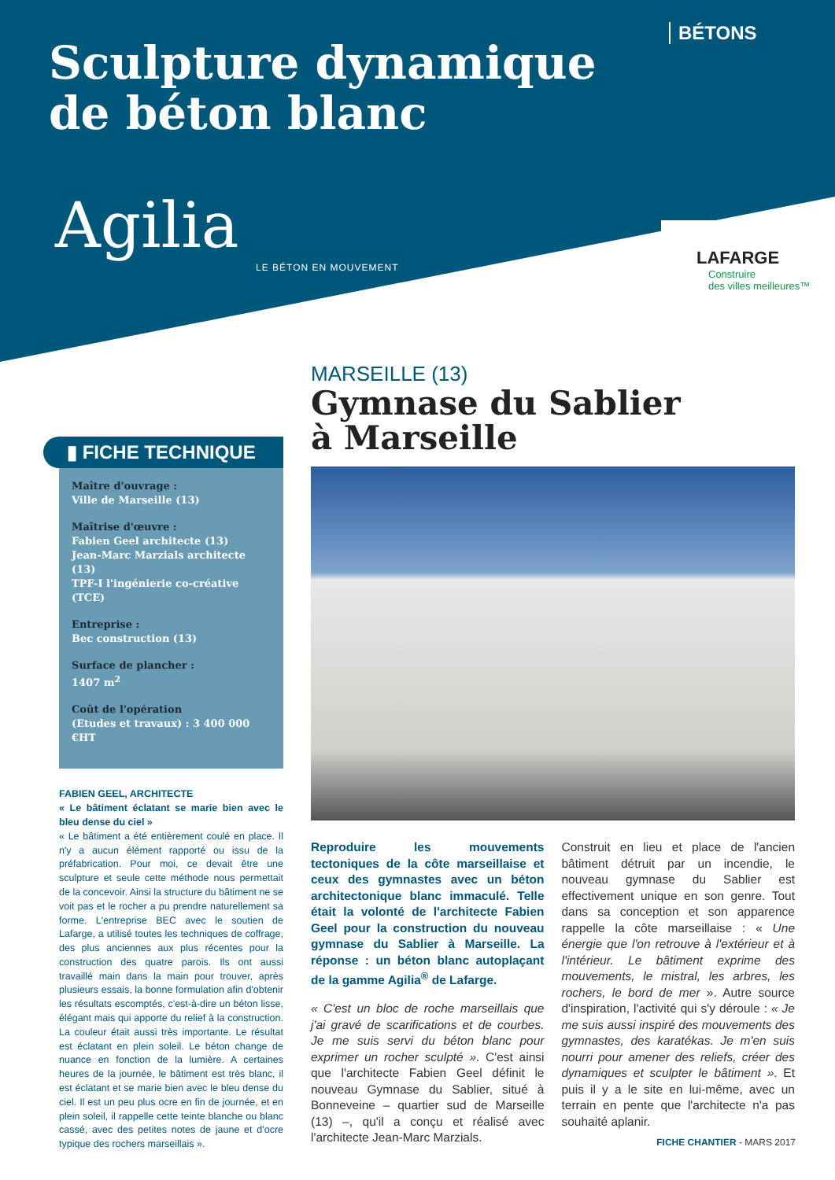BÉTONS
Sculpture dynamique
de béton blanc
Agilia
LE BÉTON EN MOUVEMENT
LAFARGE
Construire
des villes meilleures™
▮ FICHE TECHNIQUE
Maître d'ouvrage :
Ville de Marseille (13)
Maîtrise d'œuvre :
Fabien Geel architecte (13)
Jean-Marc Marzials architecte (13)
TPF-I l'ingénierie co-créative (TCE)
Entreprise :
Bec construction (13)
Surface de plancher :
1407 m<sup>2</sup>
Coût de l'opération
(Etudes et travaux) : 3 400 000 €HT
FABIEN GEEL, ARCHITECTE
« Le bâtiment éclatant se marie bien avec le bleu dense du ciel »
« Le bâtiment a été entièrement coulé en place. Il n'y a aucun élément rapporté ou issu de la préfabrication. Pour moi, ce devait être une sculpture et seule cette méthode nous permettait de la concevoir. Ainsi la structure du bâtiment ne se voit pas et le rocher a pu prendre naturellement sa forme. L'entreprise BEC avec le soutien de Lafarge, a utilisé toutes les techniques de coffrage, des plus anciennes aux plus récentes pour la construction des quatre parois. Ils ont aussi travaillé main dans la main pour trouver, après plusieurs essais, la bonne formulation afin d'obtenir les résultats escomptés, c'est-à-dire un béton lisse, élégant mais qui apporte du relief à la construction. La couleur était aussi très importante. Le résultat est éclatant en plein soleil. Le béton change de nuance en fonction de la lumière. A certaines heures de la journée, le bâtiment est très blanc, il est éclatant et se marie bien avec le bleu dense du ciel. Il est un peu plus ocre en fin de journée, et en plein soleil, il rappelle cette teinte blanche ou blanc cassé, avec des petites notes de jaune et d'ocre typique des rochers marseillais ».
MARSEILLE (13)
Gymnase du Sablier
à Marseille
Reproduire les mouvements tectoniques de la côte marseillaise et ceux des gymnastes avec un béton architectonique blanc immaculé. Telle était la volonté de l'architecte Fabien Geel pour la construction du nouveau gymnase du Sablier à Marseille. La réponse : un béton blanc autoplaçant de la gamme Agilia<sup>®</sup> de Lafarge.
« C'est un bloc de roche marseillais que j'ai gravé de scarifications et de courbes. Je me suis servi du béton blanc pour exprimer un rocher sculpté ». C'est ainsi que l'architecte Fabien Geel définit le nouveau Gymnase du Sablier, situé à Bonneveine – quartier sud de Marseille (13) –, qu'il a conçu et réalisé avec l'architecte Jean-Marc Marzials.
Construit en lieu et place de l'ancien bâtiment détruit par un incendie, le nouveau gymnase du Sablier est effectivement unique en son genre. Tout dans sa conception et son apparence rappelle la côte marseillaise : « Une énergie que l'on retrouve à l'extérieur et à l'intérieur. Le bâtiment exprime des mouvements, le mistral, les arbres, les rochers, le bord de mer ». Autre source d'inspiration, l'activité qui s'y déroule : « Je me suis aussi inspiré des mouvements des gymnastes, des karatékas. Je m'en suis nourri pour amener des reliefs, créer des dynamiques et sculpter le bâtiment ». Et puis il y a le site en lui-même, avec un terrain en pente que l'architecte n'a pas souhaité aplanir.
FICHE CHANTIER - MARS 2017